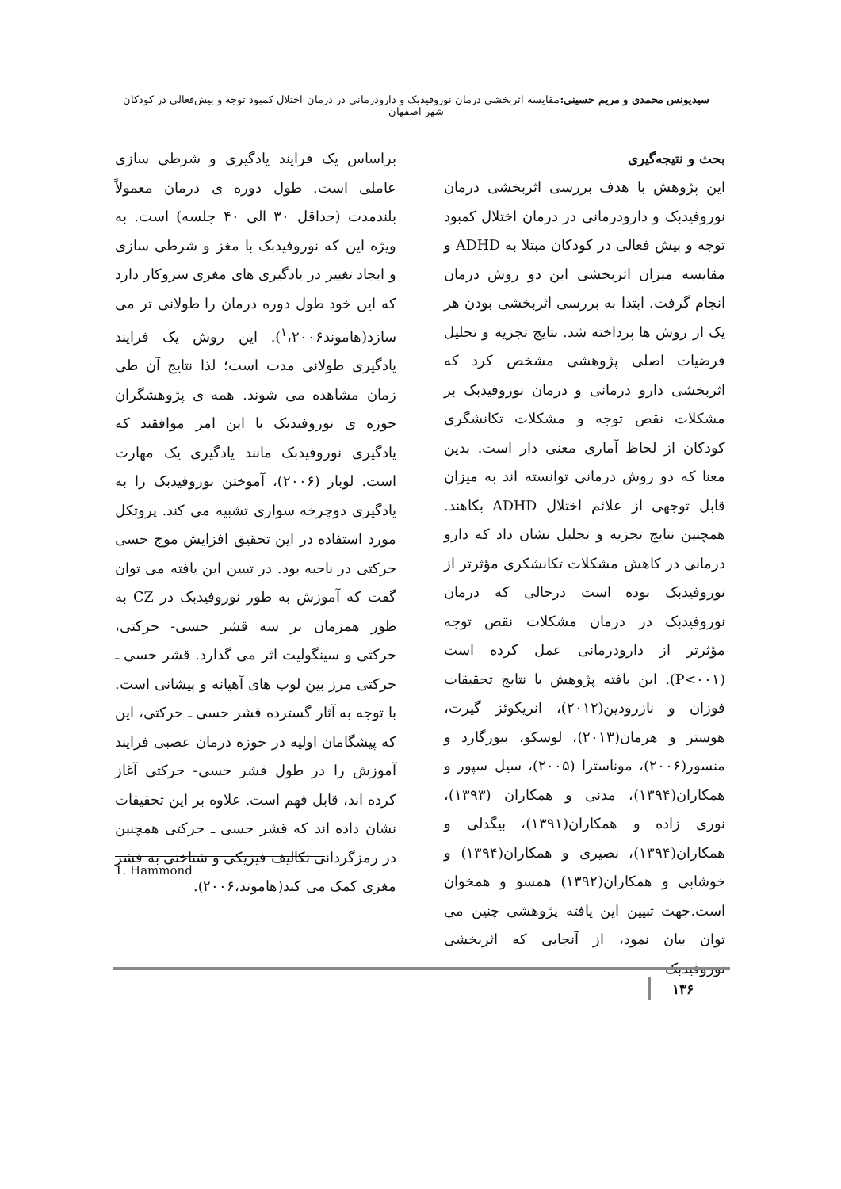سیدیونس محمدی و مریم حسینی: مقایسه اثربخشی درمان نوروفیدبک و دارودرمانی در درمان اختلال کمبود توجه و بیش‌فعالی در کودکان شهر اصفهان
بحث و نتیجه‌گیری
این پژوهش با هدف بررسی اثربخشی درمان نوروفیدبک و دارودرمانی در درمان اختلال کمبود توجه و بیش فعالی در کودکان مبتلا به ADHD و مقایسه میزان اثربخشی این دو روش درمان انجام گرفت. ابتدا به بررسی اثربخشی بودن هر یک از روش ها پرداخته شد. نتایج تجزیه و تحلیل فرضیات اصلی پژوهشی مشخص کرد که اثربخشی دارو درمانی و درمان نوروفیدبک بر مشکلات نقص توجه و مشکلات تکانشگری کودکان از لحاظ آماری معنی دار است. بدین معنا که دو روش درمانی توانسته اند به میزان قابل توجهی از علائم اختلال ADHD بکاهند. همچنین نتایج تجزیه و تحلیل نشان داد که دارو درمانی در کاهش مشکلات تکانشکری مؤثرتر از نوروفیدبک بوده است درحالی که درمان نوروفیدبک در درمان مشکلات نقص توجه مؤثرتر از دارودرمانی عمل کرده است (P<۰۰۱). این یافته پژوهش با نتایج تحقیقات فوزان و نازرودین(۲۰۱۲)، انریکوئز گیرت، هوستر و هرمان(۲۰۱۳)، لوسکو، بیورگارد و منسور(۲۰۰۶)، موناسترا (۲۰۰۵)، سیل سپور و همکاران(۱۳۹۴)، مدنی و همکاران (۱۳۹۳)، نوری زاده و همکاران(۱۳۹۱)، بیگدلی و همکاران(۱۳۹۴)، نصیری و همکاران(۱۳۹۴) و خوشابی و همکاران(۱۳۹۲) همسو و همخوان است.جهت تبیین این یافته پژوهشی چنین می توان بیان نمود، از آنجایی که اثربخشی نوروفیدبک
براساس یک فرایند یادگیری و شرطی سازی عاملی است. طول دوره ی درمان معمولاً بلندمدت (حداقل ۳۰ الی ۴۰ جلسه) است. به ویژه این که نوروفیدبک با مغز و شرطی سازی و ایجاد تغییر در یادگیری های مغزی سروکار دارد که این خود طول دوره درمان را طولانی تر می سازد(هاموند<sup>۱</sup>،۲۰۰۶). این روش یک فرایند یادگیری طولانی مدت است؛ لذا نتایج آن طی زمان مشاهده می شوند. همه ی پژوهشگران حوزه ی نوروفیدبک با این امر موافقند که یادگیری نوروفیدبک مانند یادگیری یک مهارت است. لوبار (۲۰۰۶)، آموختن نوروفیدبک را به یادگیری دوچرخه سواری تشبیه می کند. پروتکل مورد استفاده در این تحقیق افزایش موج حسی حرکتی در ناحیه بود. در تبیین این یافته می توان گفت که آموزش به طور نوروفیدبک در CZ به طور همزمان بر سه قشر حسی- حرکتی، حرکتی و سینگولیت اثر می گذارد. قشر حسی ـ حرکتی مرز بین لوب های آهیانه و پیشانی است. با توجه به آثار گسترده قشر حسی ـ حرکتی، این که پیشگامان اولیه در حوزه درمان عصبی فرایند آموزش را در طول قشر حسی- حرکتی آغاز کرده اند، قابل فهم است. علاوه بر این تحقیقات نشان داده اند که قشر حسی ـ حرکتی همچنین در رمزگردانی تکالیف فیزیکی و شناختی به قشر مغزی کمک می کند(هاموند،۲۰۰۶).
1. Hammond
۱۳۶